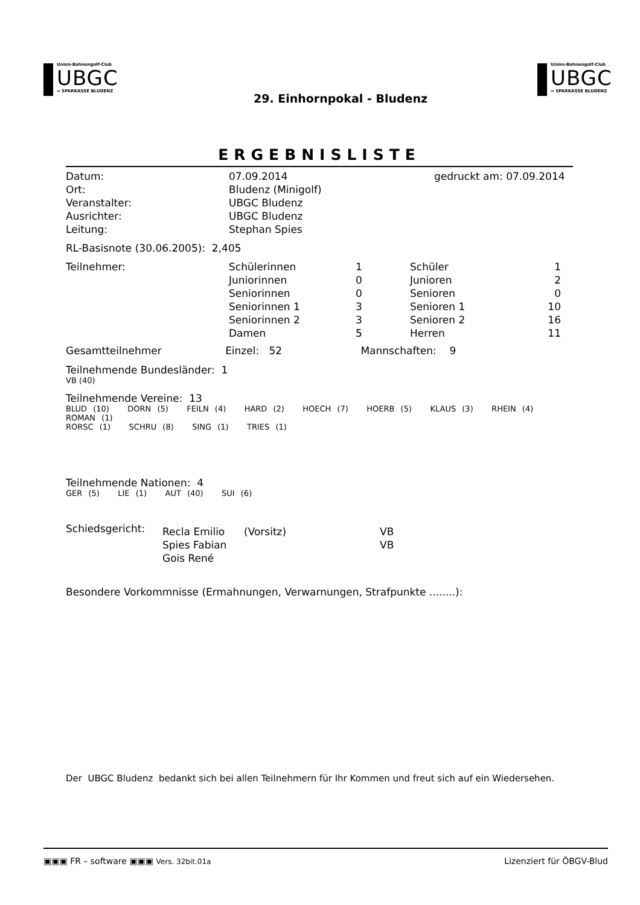Union-Bahnengolf-Club
UBGC
= SPARKASSE BLUDENZ
Union-Bahnengolf-Club
UBGC
= SPARKASSE BLUDENZ
29. Einhornpokal - Bludenz
ERGEBNISLISTE
| Datum: | 07.09.2014 | gedruckt am: 07.09.2014 |
| Ort: | Bludenz (Minigolf) | |
| Veranstalter: | UBGC Bludenz | |
| Ausrichter: | UBGC Bludenz | |
| Leitung: | Stephan Spies | |
RL-Basisnote (30.06.2005): 2,405
| Teilnehmer: | Schülerinnen | 1 | Schüler | 1 |
| | Juniorinnen | 0 | Junioren | 2 |
| | Seniorinnen | 0 | Senioren | 0 |
| | Seniorinnen 1 | 3 | Senioren 1 | 10 |
| | Seniorinnen 2 | 3 | Senioren 2 | 16 |
| | Damen | 5 | Herren | 11 |
Gesamtteilnehmer Einzel: 52 Mannschaften: 9
Teilnehmende Bundesländer: 1
VB (40)
Teilnehmende Vereine: 13
BLUD (10) DORN (5) FEILN (4) HARD (2) HOECH (7) HOERB (5) KLAUS (3) RHEIN (4) ROMAN (1)
RORSC (1) SCHRU (8) SING (1) TRIES (1)
Teilnehmende Nationen: 4
GER (5) LIE (1) AUT (40) SUI (6)
| Schiedsgericht: | Recla Emilio | (Vorsitz) | VB |
| | Spies Fabian | | VB |
| | Gois René | | |
Besondere Vorkommnisse (Ermahnungen, Verwarnungen, Strafpunkte ........):
Der UBGC Bludenz bedankt sich bei allen Teilnehmern für Ihr Kommen und freut sich auf ein Wiedersehen.
▣▣▣ FR – software ▣▣▣ Vers. 32bit.01a Lizenziert für ÖBGV-Blud